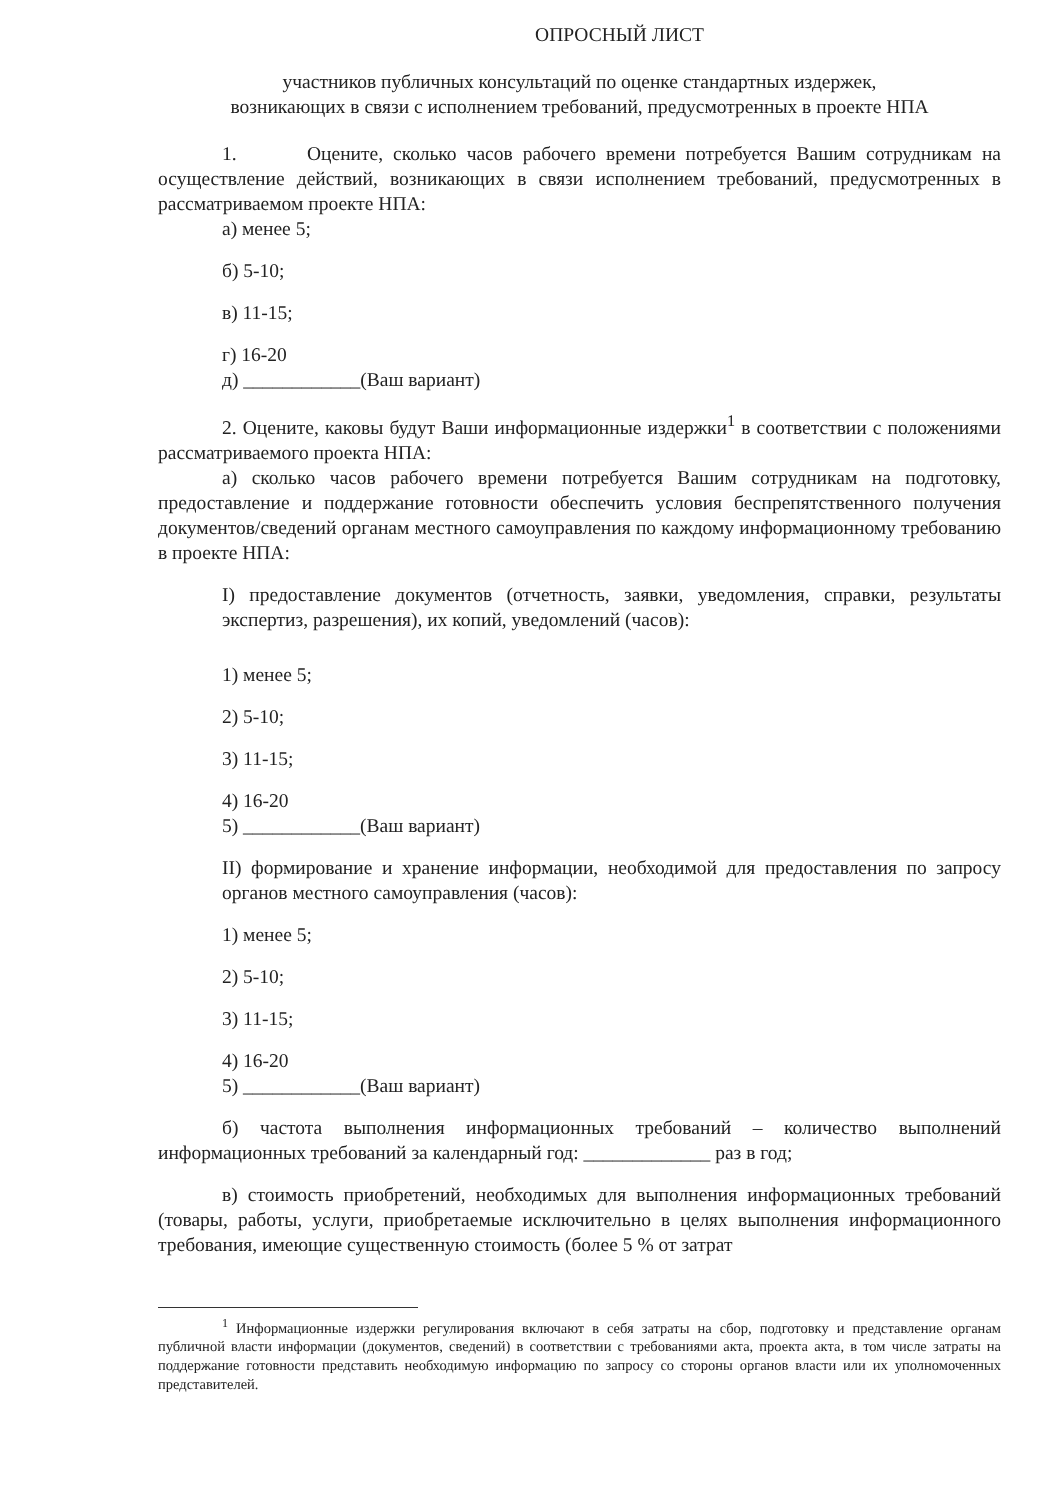ОПРОСНЫЙ ЛИСТ
участников публичных консультаций по оценке стандартных издержек,
возникающих в связи с исполнением требований, предусмотренных в проекте НПА
1. Оцените, сколько часов рабочего времени потребуется Вашим сотрудникам на осуществление действий, возникающих в связи исполнением требований, предусмотренных в рассматриваемом проекте НПА:
а) менее 5;
б) 5-10;
в) 11-15;
г) 16-20
д) ____________(Ваш вариант)
2. Оцените, каковы будут Ваши информационные издержки<sup>1</sup> в соответствии с положениями рассматриваемого проекта НПА:
а) сколько часов рабочего времени потребуется Вашим сотрудникам на подготовку, предоставление и поддержание готовности обеспечить условия беспрепятственного получения документов/сведений органам местного самоуправления по каждому информационному требованию в проекте НПА:
I) предоставление документов (отчетность, заявки, уведомления, справки, результаты экспертиз, разрешения), их копий, уведомлений (часов):
1) менее 5;
2) 5-10;
3) 11-15;
4) 16-20
5) ____________(Ваш вариант)
II) формирование и хранение информации, необходимой для предоставления по запросу органов местного самоуправления (часов):
1) менее 5;
2) 5-10;
3) 11-15;
4) 16-20
5) ____________(Ваш вариант)
б) частота выполнения информационных требований – количество выполнений информационных требований за календарный год: _____________ раз в год;
в) стоимость приобретений, необходимых для выполнения информационных требований (товары, работы, услуги, приобретаемые исключительно в целях выполнения информационного требования, имеющие существенную стоимость (более 5 % от затрат
<sup>1</sup> Информационные издержки регулирования включают в себя затраты на сбор, подготовку и представление органам публичной власти информации (документов, сведений) в соответствии с требованиями акта, проекта акта, в том числе затраты на поддержание готовности представить необходимую информацию по запросу со стороны органов власти или их уполномоченных представителей.